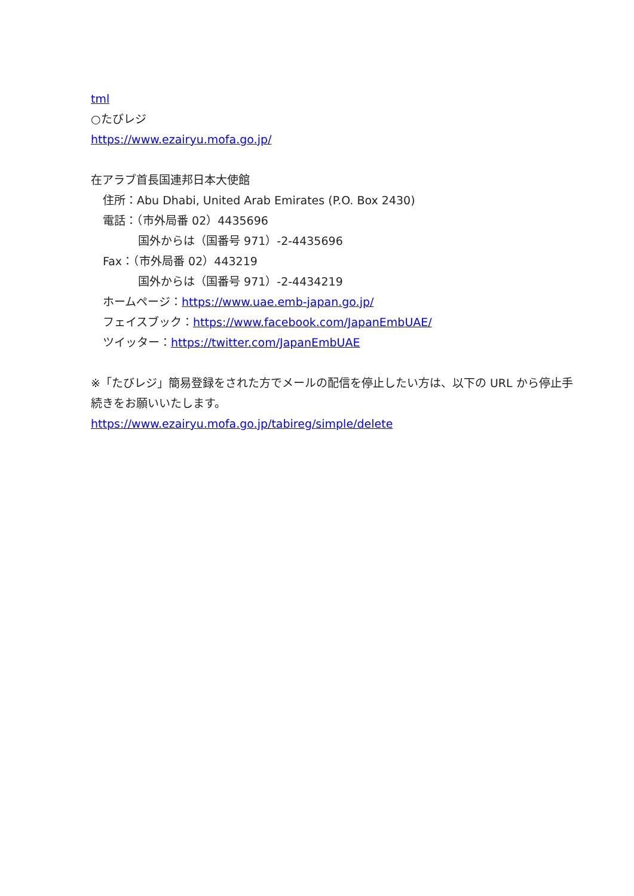tml
○たびレジ
https://www.ezairyu.mofa.go.jp/
在アラブ首長国連邦日本大使館
住所：Abu Dhabi, United Arab Emirates (P.O. Box 2430)
電話：（市外局番 02）4435696
国外からは（国番号 971）-2-4435696
Fax：（市外局番 02）443219
国外からは（国番号 971）-2-4434219
ホームページ：https://www.uae.emb-japan.go.jp/
フェイスブック：https://www.facebook.com/JapanEmbUAE/
ツイッター：https://twitter.com/JapanEmbUAE
※「たびレジ」簡易登録をされた方でメールの配信を停止したい方は、以下の URL から停止手続きをお願いいたします。
https://www.ezairyu.mofa.go.jp/tabireg/simple/delete